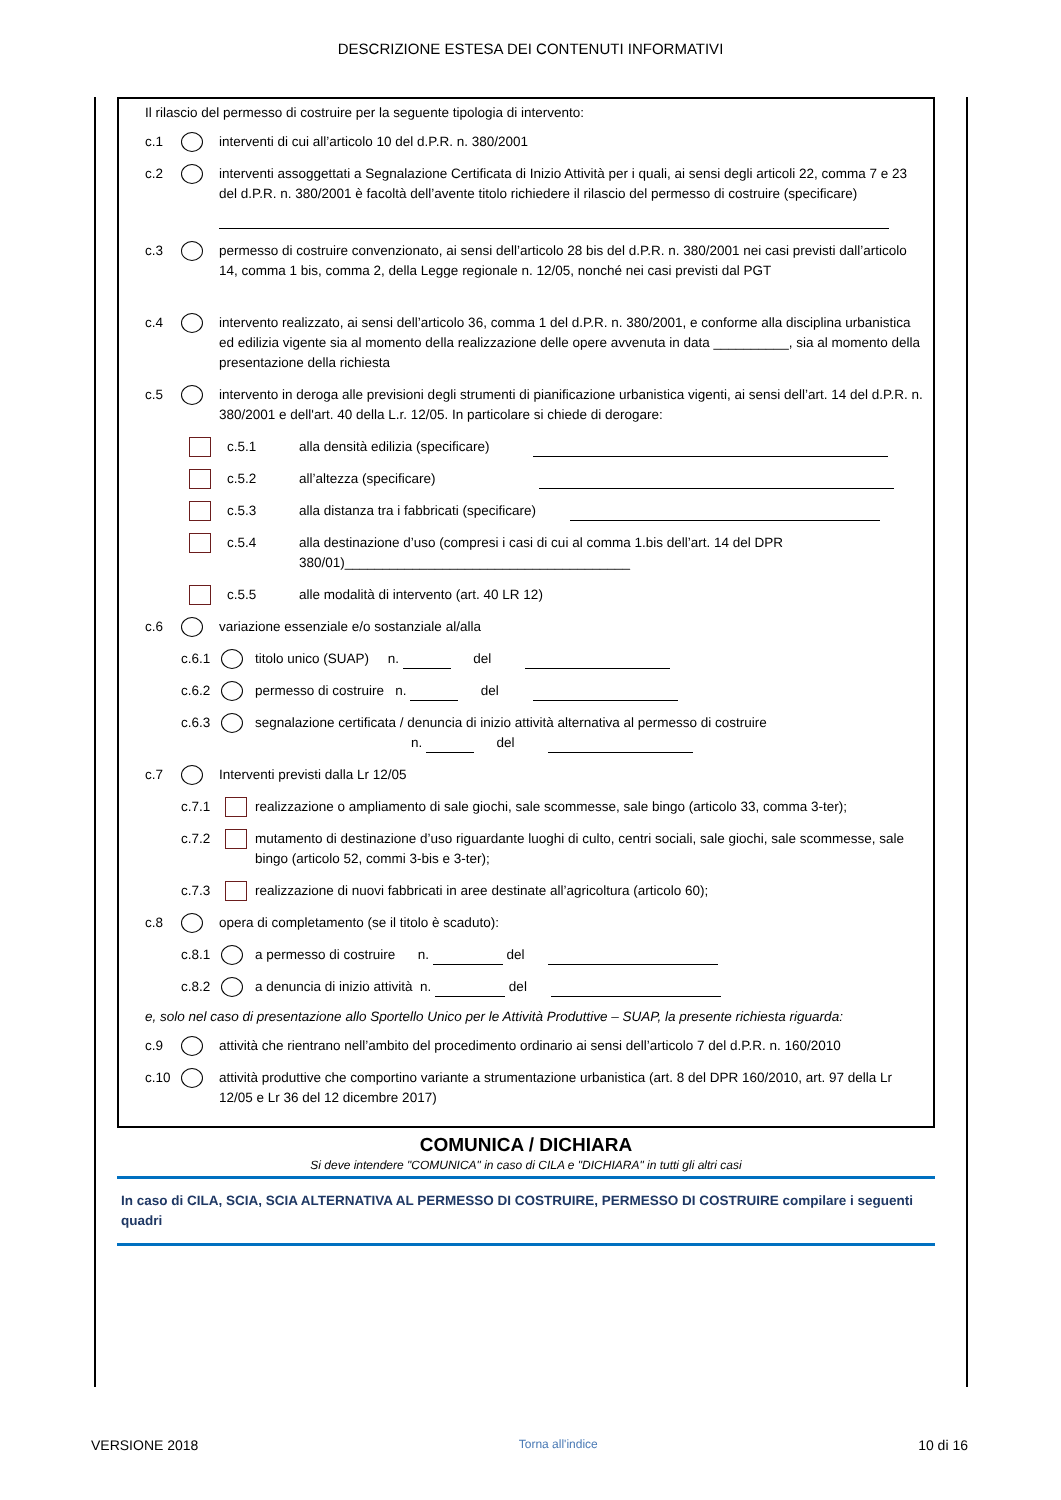DESCRIZIONE ESTESA DEI CONTENUTI INFORMATIVI
Il rilascio del permesso di costruire per la seguente tipologia di intervento:
c.1 interventi di cui all’articolo 10 del d.P.R. n. 380/2001
c.2 interventi assoggettati a Segnalazione Certificata di Inizio Attività per i quali, ai sensi degli articoli 22, comma 7 e 23 del d.P.R. n. 380/2001 è facoltà dell’avente titolo richiedere il rilascio del permesso di costruire (specificare)
c.3 permesso di costruire convenzionato, ai sensi dell’articolo 28 bis del d.P.R. n. 380/2001 nei casi previsti dall’articolo 14, comma 1 bis, comma 2, della Legge regionale n. 12/05, nonché nei casi previsti dal PGT
c.4 intervento realizzato, ai sensi dell’articolo 36, comma 1 del d.P.R. n. 380/2001, e conforme alla disciplina urbanistica ed edilizia vigente sia al momento della realizzazione delle opere avvenuta in data __________, sia al momento della presentazione della richiesta
c.5 intervento in deroga alle previsioni degli strumenti di pianificazione urbanistica vigenti, ai sensi dell’art. 14 del d.P.R. n. 380/2001 e dell'art. 40 della L.r. 12/05. In particolare si chiede di derogare:
c.5.1 alla densità edilizia (specificare)
c.5.2 all’altezza (specificare)
c.5.3 alla distanza tra i fabbricati (specificare)
c.5.4 alla destinazione d’uso (compresi i casi di cui al comma 1.bis dell’art. 14 del DPR 380/01)______________________________________
c.5.5 alle modalità di intervento (art. 40 LR 12)
c.6 variazione essenziale e/o sostanziale al/alla
c.6.1 titolo unico (SUAP) n. del
c.6.2 permesso di costruire n. del
c.6.3 segnalazione certificata / denuncia di inizio attività alternativa al permesso di costruire
n. del
c.7 Interventi previsti dalla Lr 12/05
c.7.1 realizzazione o ampliamento di sale giochi, sale scommesse, sale bingo (articolo 33, comma 3-ter);
c.7.2 mutamento di destinazione d’uso riguardante luoghi di culto, centri sociali, sale giochi, sale scommesse, sale bingo (articolo 52, commi 3-bis e 3-ter);
c.7.3 realizzazione di nuovi fabbricati in aree destinate all’agricoltura (articolo 60);
c.8 opera di completamento (se il titolo è scaduto):
c.8.1 a permesso di costruire n. del
c.8.2 a denuncia di inizio attività n. del
e, solo nel caso di presentazione allo Sportello Unico per le Attività Produttive – SUAP, la presente richiesta riguarda:
c.9 attività che rientrano nell’ambito del procedimento ordinario ai sensi dell’articolo 7 del d.P.R. n. 160/2010
c.10 attività produttive che comportino variante a strumentazione urbanistica (art. 8 del DPR 160/2010, art. 97 della Lr 12/05 e Lr 36 del 12 dicembre 2017)
COMUNICA / DICHIARA
Si deve intendere "COMUNICA" in caso di CILA e "DICHIARA" in tutti gli altri casi
In caso di CILA, SCIA, SCIA ALTERNATIVA AL PERMESSO DI COSTRUIRE, PERMESSO DI COSTRUIRE compilare i seguenti quadri
VERSIONE 2018 Torna all'indice 10 di 16